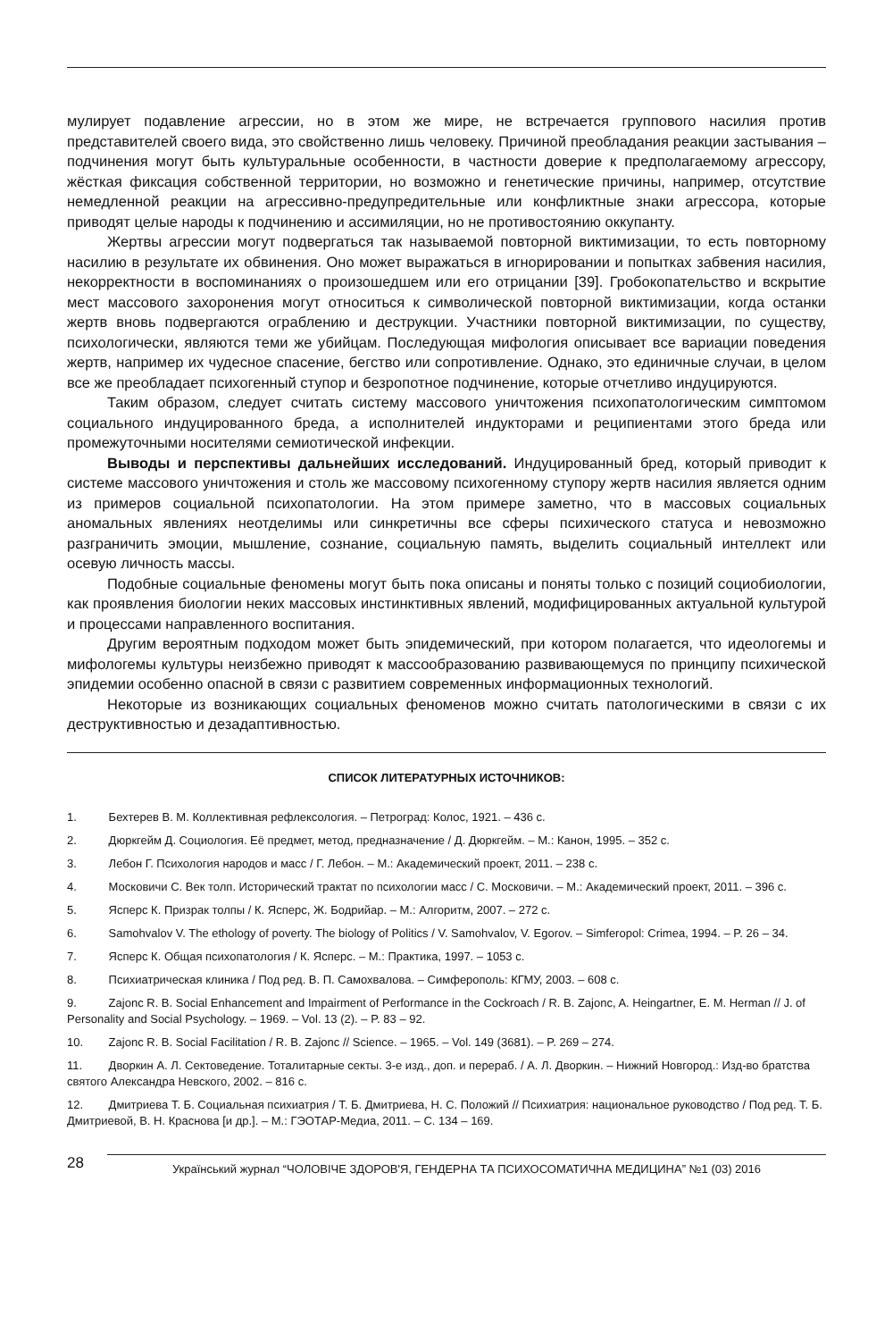мулирует подавление агрессии, но в этом же мире, не встречается группового насилия против представителей своего вида, это свойственно лишь человеку. Причиной преобладания реакции застывания – подчинения могут быть культуральные особенности, в частности доверие к предполагаемому агрессору, жёсткая фиксация собственной территории, но возможно и генетические причины, например, отсутствие немедленной реакции на агрессивно-предупредительные или конфликтные знаки агрессора, которые приводят целые народы к подчинению и ассимиляции, но не противостоянию оккупанту.
Жертвы агрессии могут подвергаться так называемой повторной виктимизации, то есть повторному насилию в результате их обвинения. Оно может выражаться в игнорировании и попытках забвения насилия, некорректности в воспоминаниях о произошедшем или его отрицании [39]. Гробокопательство и вскрытие мест массового захоронения могут относиться к символической повторной виктимизации, когда останки жертв вновь подвергаются ограблению и деструкции. Участники повторной виктимизации, по существу, психологически, являются теми же убийцам. Последующая мифология описывает все вариации поведения жертв, например их чудесное спасение, бегство или сопротивление. Однако, это единичные случаи, в целом все же преобладает психогенный ступор и безропотное подчинение, которые отчетливо индуцируются.
Таким образом, следует считать систему массового уничтожения психопатологическим симптомом социального индуцированного бреда, а исполнителей индукторами и реципиентами этого бреда или промежуточными носителями семиотической инфекции.
Выводы и перспективы дальнейших исследований. Индуцированный бред, который приводит к системе массового уничтожения и столь же массовому психогенному ступору жертв насилия является одним из примеров социальной психопатологии. На этом примере заметно, что в массовых социальных аномальных явлениях неотделимы или синкретичны все сферы психического статуса и невозможно разграничить эмоции, мышление, сознание, социальную память, выделить социальный интеллект или осевую личность массы.
Подобные социальные феномены могут быть пока описаны и поняты только с позиций социобиологии, как проявления биологии неких массовых инстинктивных явлений, модифицированных актуальной культурой и процессами направленного воспитания.
Другим вероятным подходом может быть эпидемический, при котором полагается, что идеологемы и мифологемы культуры неизбежно приводят к массообразованию развивающемуся по принципу психической эпидемии особенно опасной в связи с развитием современных информационных технологий.
Некоторые из возникающих социальных феноменов можно считать патологическими в связи с их деструктивностью и дезадаптивностью.
СПИСОК ЛИТЕРАТУРНЫХ ИСТОЧНИКОВ:
1. Бехтерев В. М. Коллективная рефлексология. – Петроград: Колос, 1921. – 436 с.
2. Дюркгейм Д. Социология. Её предмет, метод, предназначение / Д. Дюркгейм. – М.: Канон, 1995. – 352 с.
3. Лебон Г. Психология народов и масс / Г. Лебон. – М.: Академический проект, 2011. – 238 с.
4. Московичи С. Век толп. Исторический трактат по психологии масс / С. Московичи. – М.: Академический проект, 2011. – 396 с.
5. Ясперс К. Призрак толпы / К. Ясперс, Ж. Бодрийар. – М.: Алгоритм, 2007. – 272 с.
6. Samohvalov V. The ethology of poverty. The biology of Politics / V. Samohvalov, V. Egorov. – Simferopol: Crimea, 1994. – P. 26 – 34.
7. Ясперс К. Общая психопатология / К. Ясперс. – М.: Практика, 1997. – 1053 с.
8. Психиатрическая клиника / Под ред. В. П. Самохвалова. – Симферополь: КГМУ, 2003. – 608 с.
9. Zajonc R. B. Social Enhancement and Impairment of Performance in the Cockroach / R. B. Zajonc, A. Heingartner, E. M. Herman // J. of Personality and Social Psychology. – 1969. – Vol. 13 (2). – P. 83 – 92.
10. Zajonc R. B. Social Facilitation / R. B. Zajonc // Science. – 1965. – Vol. 149 (3681). – P. 269 – 274.
11. Дворкин А. Л. Сектоведение. Тоталитарные секты. 3-е изд., доп. и перераб. / А. Л. Дворкин. – Нижний Новгород.: Изд-во братства святого Александра Невского, 2002. – 816 с.
12. Дмитриева Т. Б. Социальная психиатрия / Т. Б. Дмитриева, Н. С. Положий // Психиатрия: национальное руководство / Под ред. Т. Б. Дмитриевой, В. Н. Краснова [и др.]. – М.: ГЭОТАР-Медиа, 2011. – С. 134 – 169.
28
Український журнал “ЧОЛОВІЧЕ ЗДОРОВ'Я, ГЕНДЕРНА ТА ПСИХОСОМАТИЧНА МЕДИЦИНА” №1 (03) 2016